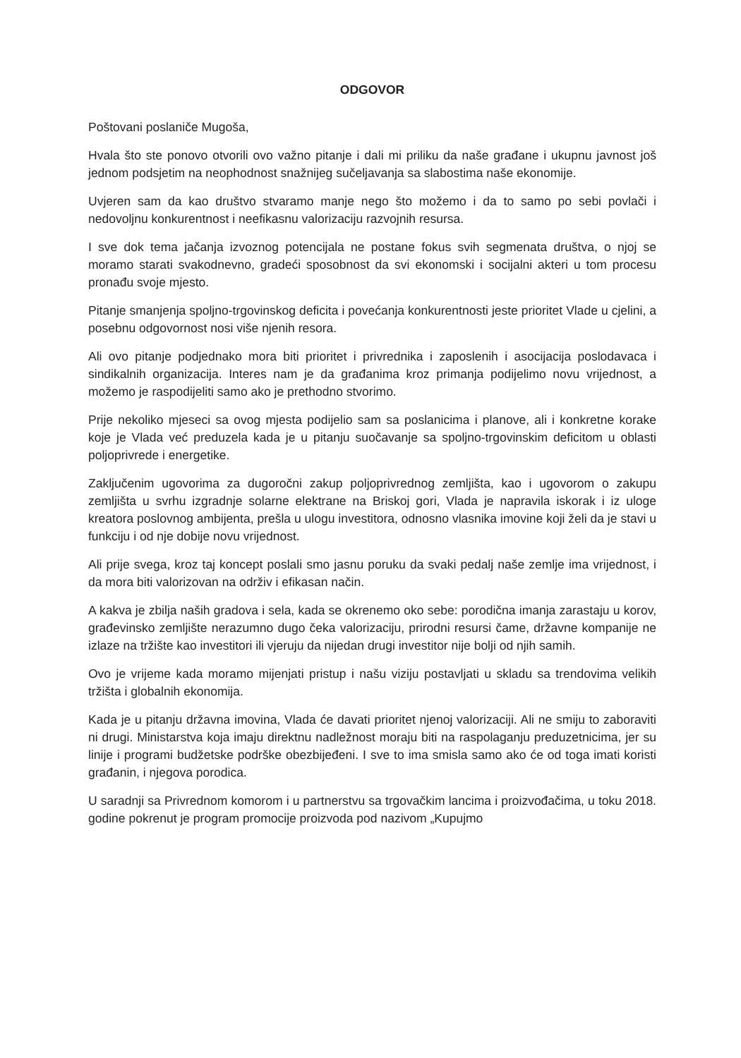ODGOVOR
Poštovani poslaniče Mugoša,
Hvala što ste ponovo otvorili ovo važno pitanje i dali mi priliku da naše građane i ukupnu javnost još jednom podsjetim na neophodnost snažnijeg sučeljavanja sa slabostima naše ekonomije.
Uvjeren sam da kao društvo stvaramo manje nego što možemo i da to samo po sebi povlači i nedovoljnu konkurentnost i neefikasnu valorizaciju razvojnih resursa.
I sve dok tema jačanja izvoznog potencijala ne postane fokus svih segmenata društva, o njoj se moramo starati svakodnevno, gradeći sposobnost da svi ekonomski i socijalni akteri u tom procesu pronađu svoje mjesto.
Pitanje smanjenja spoljno-trgovinskog deficita i povećanja konkurentnosti jeste prioritet Vlade u cjelini, a posebnu odgovornost nosi više njenih resora.
Ali ovo pitanje podjednako mora biti prioritet i privrednika i zaposlenih i asocijacija poslodavaca i sindikalnih organizacija. Interes nam je da građanima kroz primanja podijelimo novu vrijednost, a možemo je raspodijeliti samo ako je prethodno stvorimo.
Prije nekoliko mjeseci sa ovog mjesta podijelio sam sa poslanicima i planove, ali i konkretne korake koje je Vlada već preduzela kada je u pitanju suočavanje sa spoljno-trgovinskim deficitom u oblasti poljoprivrede i energetike.
Zaključenim ugovorima za dugoročni zakup poljoprivrednog zemljišta, kao i ugovorom o zakupu zemljišta u svrhu izgradnje solarne elektrane na Briskoj gori, Vlada je napravila iskorak i iz uloge kreatora poslovnog ambijenta, prešla u ulogu investitora, odnosno vlasnika imovine koji želi da je stavi u funkciju i od nje dobije novu vrijednost.
Ali prije svega, kroz taj koncept poslali smo jasnu poruku da svaki pedalj naše zemlje ima vrijednost, i da mora biti valorizovan na održiv i efikasan način.
A kakva je zbilja naših gradova i sela, kada se okrenemo oko sebe: porodična imanja zarastaju u korov, građevinsko zemljište nerazumno dugo čeka valorizaciju, prirodni resursi čame, državne kompanije ne izlaze na tržište kao investitori ili vjeruju da nijedan drugi investitor nije bolji od njih samih.
Ovo je vrijeme kada moramo mijenjati pristup i našu viziju postavljati u skladu sa trendovima velikih tržišta i globalnih ekonomija.
Kada je u pitanju državna imovina, Vlada će davati prioritet njenoj valorizaciji. Ali ne smiju to zaboraviti ni drugi. Ministarstva koja imaju direktnu nadležnost moraju biti na raspolaganju preduzetnicima, jer su linije i programi budžetske podrške obezbijeđeni. I sve to ima smisla samo ako će od toga imati koristi građanin, i njegova porodica.
U saradnji sa Privrednom komorom i u partnerstvu sa trgovačkim lancima i proizvođačima, u toku 2018. godine pokrenut je program promocije proizvoda pod nazivom „Kupujmo